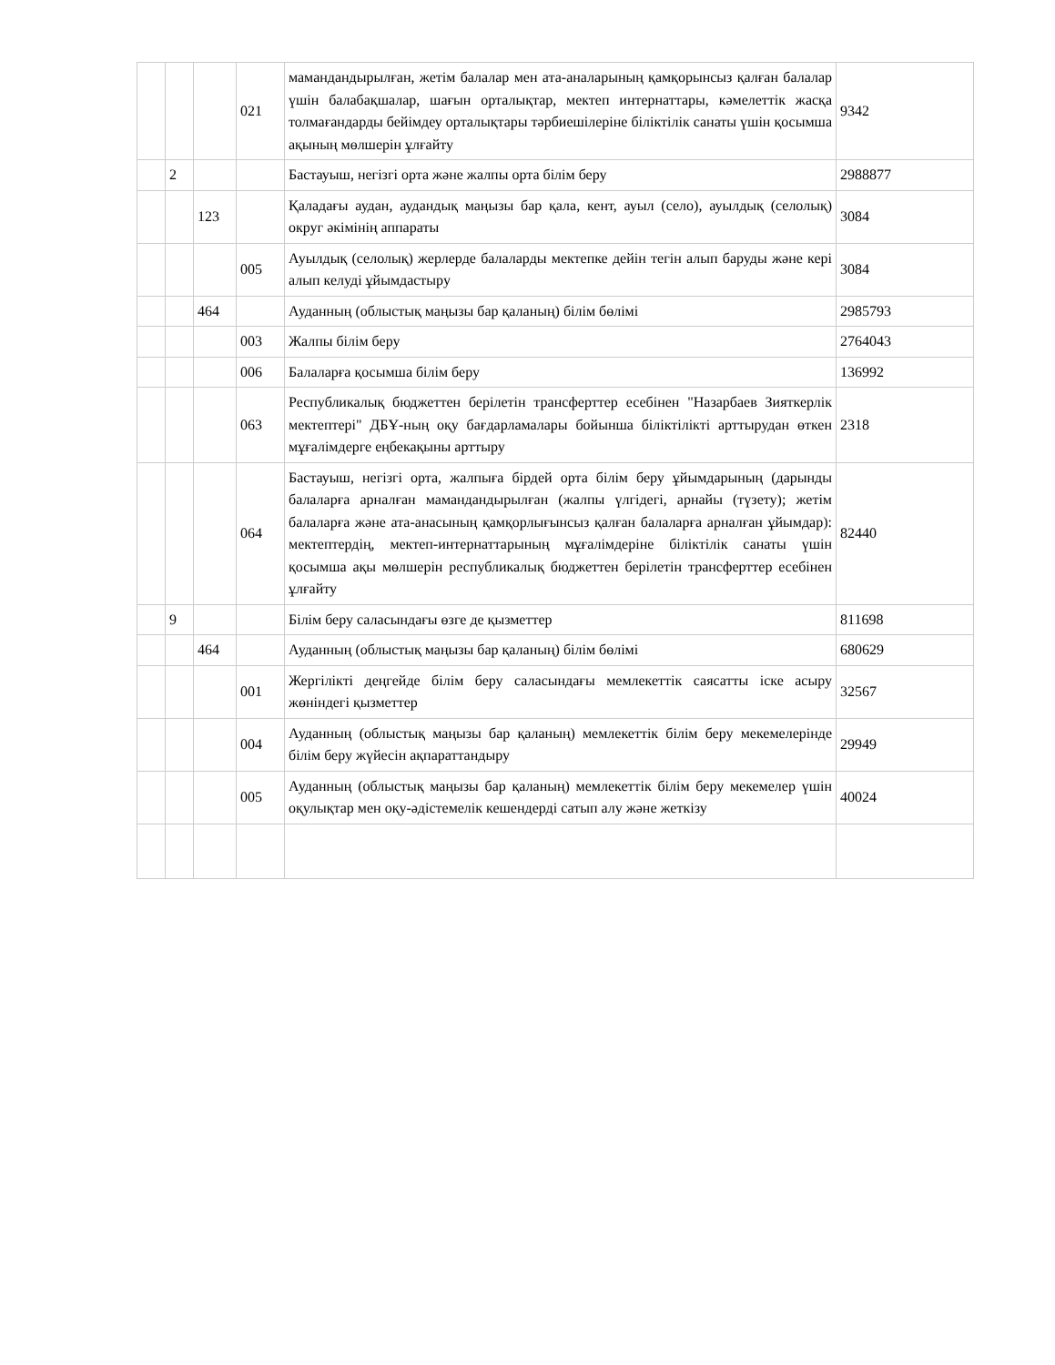| | | | 021 | мамандандырылған, жетім балалар мен ата-аналарының қамқорынсыз қалған балалар үшін балабақшалар, шағын орталықтар, мектеп интернаттары, кәмелеттік жасқа толмағандарды бейімдеу орталықтары тәрбиешілеріне біліктілік санаты үшін қосымша ақының мөлшерін ұлғайту | 9342 |
| | 2 | | | Бастауыш, негізгі орта және жалпы орта білім беру | 2988877 |
| | | 123 | | Қаладағы аудан, аудандық маңызы бар қала, кент, ауыл (село), ауылдық (селолық) округ әкімінің аппараты | 3084 |
| | | | 005 | Ауылдық (селолық) жерлерде балаларды мектепке дейін тегін алып баруды және кері алып келуді ұйымдастыру | 3084 |
| | | 464 | | Ауданның (облыстық маңызы бар қаланың) білім бөлімі | 2985793 |
| | | | 003 | Жалпы білім беру | 2764043 |
| | | | 006 | Балаларға қосымша білім беру | 136992 |
| | | | 063 | Республикалық бюджеттен берілетін трансферттер есебінен "Назарбаев Зияткерлік мектептері" ДБҰ-ның оқу бағдарламалары бойынша біліктілікті арттырудан өткен мұғалімдерге еңбекақыны арттыру | 2318 |
| | | | 064 | Бастауыш, негізгі орта, жалпыға бірдей орта білім беру ұйымдарының (дарынды балаларға арналған мамандандырылған (жалпы үлгідегі, арнайы (түзету); жетім балаларға және ата-анасының қамқорлығынсыз қалған балаларға арналған ұйымдар): мектептердің, мектеп-интернаттарының мұғалімдеріне біліктілік санаты үшін қосымша ақы мөлшерін республикалық бюджеттен берілетін трансферттер есебінен ұлғайту | 82440 |
| | 9 | | | Білім беру саласындағы өзге де қызметтер | 811698 |
| | | 464 | | Ауданның (облыстық маңызы бар қаланың) білім бөлімі | 680629 |
| | | | 001 | Жергілікті деңгейде білім беру саласындағы мемлекеттік саясатты іске асыру жөніндегі қызметтер | 32567 |
| | | | 004 | Ауданның (облыстық маңызы бар қаланың) мемлекеттік білім беру мекемелерінде білім беру жүйесін ақпараттандыру | 29949 |
| | | | 005 | Ауданның (облыстық маңызы бар қаланың) мемлекеттік білім беру мекемелер үшін оқулықтар мен оқу-әдістемелік кешендерді сатып алу және жеткізу | 40024 |